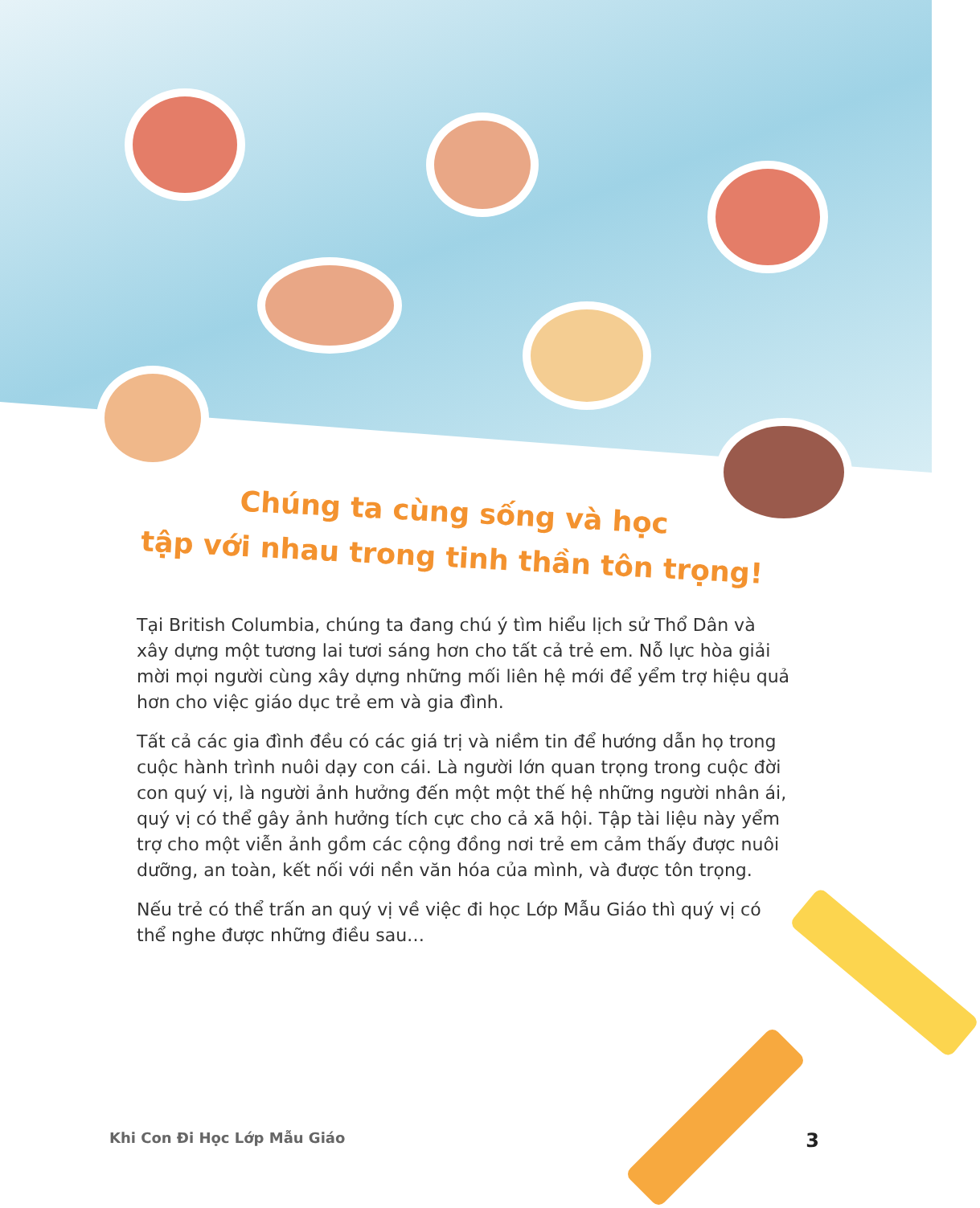Chúng ta cùng sống và học
tập với nhau trong tinh thần tôn trọng!
Tại British Columbia, chúng ta đang chú ý tìm hiểu lịch sử Thổ Dân và xây dựng một tương lai tươi sáng hơn cho tất cả trẻ em. Nỗ lực hòa giải mời mọi người cùng xây dựng những mối liên hệ mới để yểm trợ hiệu quả hơn cho việc giáo dục trẻ em và gia đình.
Tất cả các gia đình đều có các giá trị và niềm tin để hướng dẫn họ trong cuộc hành trình nuôi dạy con cái. Là người lớn quan trọng trong cuộc đời con quý vị, là người ảnh hưởng đến một một thế hệ những người nhân ái, quý vị có thể gây ảnh hưởng tích cực cho cả xã hội. Tập tài liệu này yểm trợ cho một viễn ảnh gồm các cộng đồng nơi trẻ em cảm thấy được nuôi dưỡng, an toàn, kết nối với nền văn hóa của mình, và được tôn trọng.
Nếu trẻ có thể trấn an quý vị về việc đi học Lớp Mẫu Giáo thì quý vị có thể nghe được những điều sau…
Khi Con Đi Học Lớp Mẫu Giáo 3